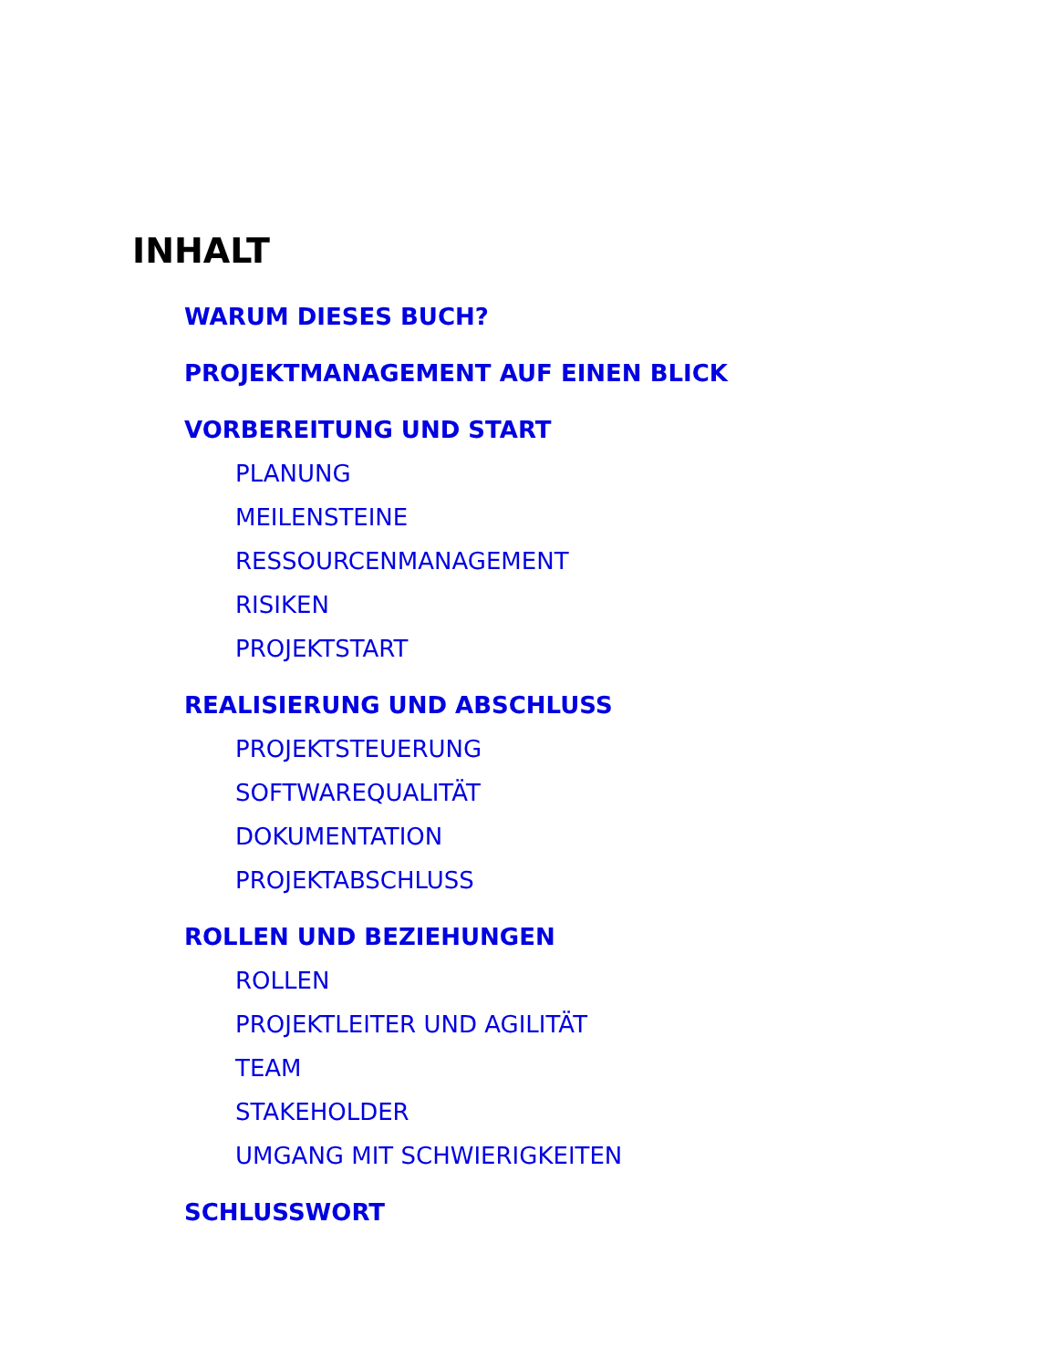INHALT
WARUM DIESES BUCH?
PROJEKTMANAGEMENT AUF EINEN BLICK
VORBEREITUNG UND START
PLANUNG
MEILENSTEINE
RESSOURCENMANAGEMENT
RISIKEN
PROJEKTSTART
REALISIERUNG UND ABSCHLUSS
PROJEKTSTEUERUNG
SOFTWAREQUALITÄT
DOKUMENTATION
PROJEKTABSCHLUSS
ROLLEN UND BEZIEHUNGEN
ROLLEN
PROJEKTLEITER UND AGILITÄT
TEAM
STAKEHOLDER
UMGANG MIT SCHWIERIGKEITEN
SCHLUSSWORT